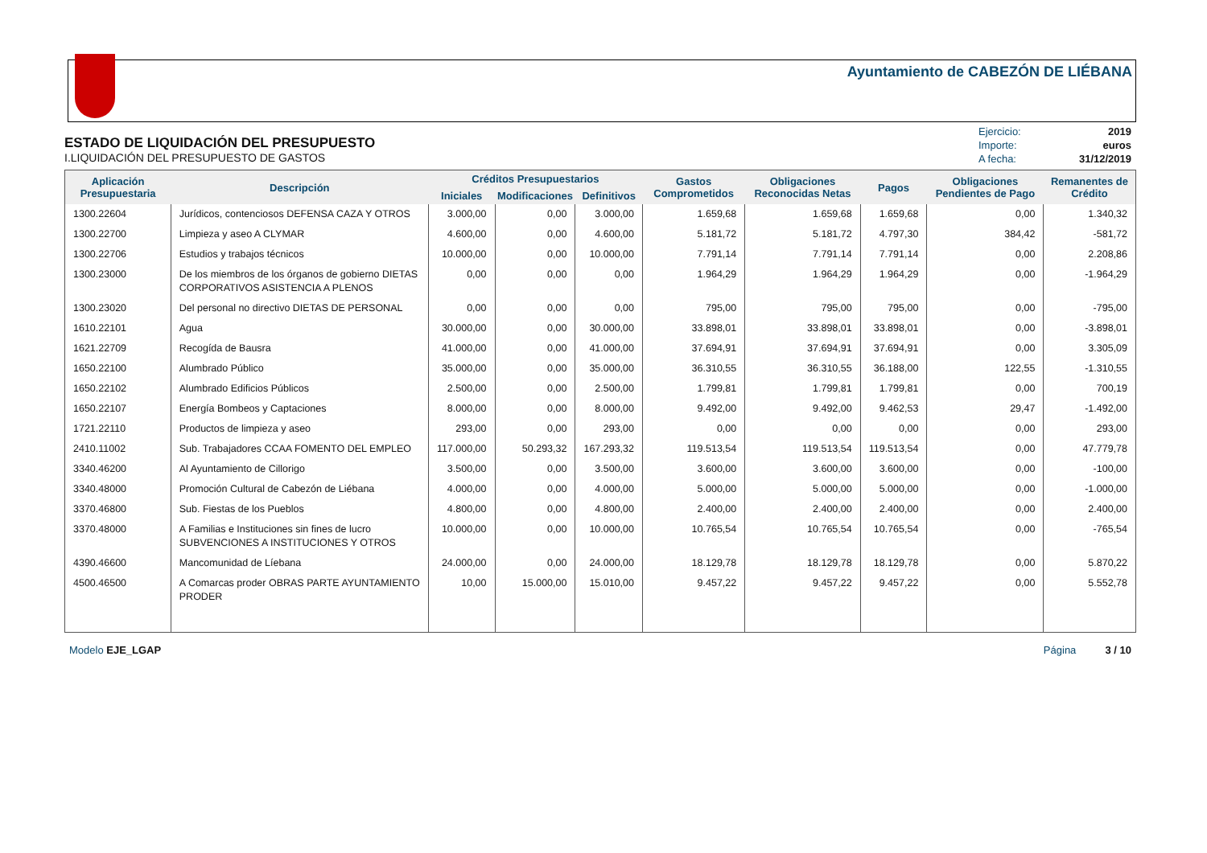Ayuntamiento de CABEZÓN DE LIÉBANA
ESTADO DE LIQUIDACIÓN DEL PRESUPUESTO
I.LIQUIDACIÓN DEL PRESUPUESTO DE GASTOS
| Ejercicio: | 2019 |
| Importe: | euros |
| A fecha: | 31/12/2019 |
| Aplicación Presupuestaria | Descripción | Créditos Presupuestarios | | | Gastos Comprometidos | Obligaciones Reconocidas Netas | Pagos | Obligaciones Pendientes de Pago | Remanentes de Crédito |
| --- | --- | --- | --- | --- | --- | --- | --- | --- | --- |
| | | Iniciales | Modificaciones | Definitivos | | | | | |
| 1300.22604 | Jurídicos, contenciosos DEFENSA CAZA Y OTROS | 3.000,00 | 0,00 | 3.000,00 | 1.659,68 | 1.659,68 | 1.659,68 | 0,00 | 1.340,32 |
| 1300.22700 | Limpieza y aseo A CLYMAR | 4.600,00 | 0,00 | 4.600,00 | 5.181,72 | 5.181,72 | 4.797,30 | 384,42 | -581,72 |
| 1300.22706 | Estudios y trabajos técnicos | 10.000,00 | 0,00 | 10.000,00 | 7.791,14 | 7.791,14 | 7.791,14 | 0,00 | 2.208,86 |
| 1300.23000 | De los miembros de los órganos de gobierno DIETAS CORPORATIVOS ASISTENCIA A PLENOS | 0,00 | 0,00 | 0,00 | 1.964,29 | 1.964,29 | 1.964,29 | 0,00 | -1.964,29 |
| 1300.23020 | Del personal no directivo DIETAS DE PERSONAL | 0,00 | 0,00 | 0,00 | 795,00 | 795,00 | 795,00 | 0,00 | -795,00 |
| 1610.22101 | Agua | 30.000,00 | 0,00 | 30.000,00 | 33.898,01 | 33.898,01 | 33.898,01 | 0,00 | -3.898,01 |
| 1621.22709 | Recogída de Bausra | 41.000,00 | 0,00 | 41.000,00 | 37.694,91 | 37.694,91 | 37.694,91 | 0,00 | 3.305,09 |
| 1650.22100 | Alumbrado Público | 35.000,00 | 0,00 | 35.000,00 | 36.310,55 | 36.310,55 | 36.188,00 | 122,55 | -1.310,55 |
| 1650.22102 | Alumbrado Edificios Públicos | 2.500,00 | 0,00 | 2.500,00 | 1.799,81 | 1.799,81 | 1.799,81 | 0,00 | 700,19 |
| 1650.22107 | Energía Bombeos y Captaciones | 8.000,00 | 0,00 | 8.000,00 | 9.492,00 | 9.492,00 | 9.462,53 | 29,47 | -1.492,00 |
| 1721.22110 | Productos de limpieza y aseo | 293,00 | 0,00 | 293,00 | 0,00 | 0,00 | 0,00 | 0,00 | 293,00 |
| 2410.11002 | Sub. Trabajadores CCAA FOMENTO DEL EMPLEO | 117.000,00 | 50.293,32 | 167.293,32 | 119.513,54 | 119.513,54 | 119.513,54 | 0,00 | 47.779,78 |
| 3340.46200 | Al Ayuntamiento de Cillorigo | 3.500,00 | 0,00 | 3.500,00 | 3.600,00 | 3.600,00 | 3.600,00 | 0,00 | -100,00 |
| 3340.48000 | Promoción Cultural de Cabezón de Liébana | 4.000,00 | 0,00 | 4.000,00 | 5.000,00 | 5.000,00 | 5.000,00 | 0,00 | -1.000,00 |
| 3370.46800 | Sub. Fiestas de los Pueblos | 4.800,00 | 0,00 | 4.800,00 | 2.400,00 | 2.400,00 | 2.400,00 | 0,00 | 2.400,00 |
| 3370.48000 | A Familias e Instituciones sin fines de lucro SUBVENCIONES A INSTITUCIONES Y OTROS | 10.000,00 | 0,00 | 10.000,00 | 10.765,54 | 10.765,54 | 10.765,54 | 0,00 | -765,54 |
| 4390.46600 | Mancomunidad de Líebana | 24.000,00 | 0,00 | 24.000,00 | 18.129,78 | 18.129,78 | 18.129,78 | 0,00 | 5.870,22 |
| 4500.46500 | A Comarcas proder OBRAS PARTE AYUNTAMIENTO PRODER | 10,00 | 15.000,00 | 15.010,00 | 9.457,22 | 9.457,22 | 9.457,22 | 0,00 | 5.552,78 |
Modelo EJE_LGAP Página 3 / 10